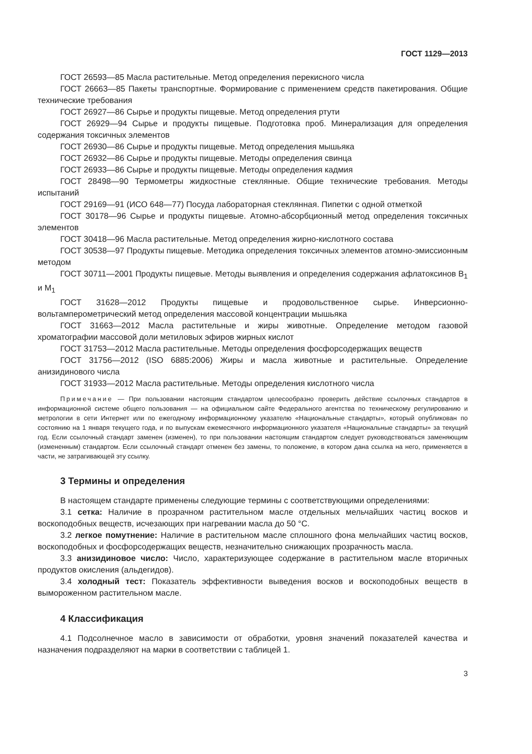ГОСТ 1129—2013
ГОСТ 26593—85 Масла растительные. Метод определения перекисного числа
ГОСТ 26663—85 Пакеты транспортные. Формирование с применением средств пакетирования. Общие технические требования
ГОСТ 26927—86 Сырье и продукты пищевые. Метод определения ртути
ГОСТ 26929—94 Сырье и продукты пищевые. Подготовка проб. Минерализация для определения содержания токсичных элементов
ГОСТ 26930—86 Сырье и продукты пищевые. Метод определения мышьяка
ГОСТ 26932—86 Сырье и продукты пищевые. Методы определения свинца
ГОСТ 26933—86 Сырье и продукты пищевые. Методы определения кадмия
ГОСТ 28498—90 Термометры жидкостные стеклянные. Общие технические требования. Методы испытаний
ГОСТ 29169—91 (ИСО 648—77) Посуда лабораторная стеклянная. Пипетки с одной отметкой
ГОСТ 30178—96 Сырье и продукты пищевые. Атомно-абсорбционный метод определения токсичных элементов
ГОСТ 30418—96 Масла растительные. Метод определения жирно-кислотного состава
ГОСТ 30538—97 Продукты пищевые. Методика определения токсичных элементов атомно-эмиссионным методом
ГОСТ 30711—2001 Продукты пищевые. Методы выявления и определения содержания афлатоксинов B<sub>1</sub> и M<sub>1</sub>
ГОСТ 31628—2012 Продукты пищевые и продовольственное сырье. Инверсионно-вольтамперометрический метод определения массовой концентрации мышьяка
ГОСТ 31663—2012 Масла растительные и жиры животные. Определение методом газовой хроматографии массовой доли метиловых эфиров жирных кислот
ГОСТ 31753—2012 Масла растительные. Методы определения фосфорсодержащих веществ
ГОСТ 31756—2012 (ISO 6885:2006) Жиры и масла животные и растительные. Определение анизидинового числа
ГОСТ 31933—2012 Масла растительные. Методы определения кислотного числа
Примечание — При пользовании настоящим стандартом целесообразно проверить действие ссылочных стандартов в информационной системе общего пользования — на официальном сайте Федерального агентства по техническому регулированию и метрологии в сети Интернет или по ежегодному информационному указателю «Национальные стандарты», который опубликован по состоянию на 1 января текущего года, и по выпускам ежемесячного информационного указателя «Национальные стандарты» за текущий год. Если ссылочный стандарт заменен (изменен), то при пользовании настоящим стандартом следует руководствоваться заменяющим (измененным) стандартом. Если ссылочный стандарт отменен без замены, то положение, в котором дана ссылка на него, применяется в части, не затрагивающей эту ссылку.
3 Термины и определения
В настоящем стандарте применены следующие термины с соответствующими определениями:
3.1 сетка: Наличие в прозрачном растительном масле отдельных мельчайших частиц восков и воскоподобных веществ, исчезающих при нагревании масла до 50 °С.
3.2 легкое помутнение: Наличие в растительном масле сплошного фона мельчайших частиц восков, воскоподобных и фосфорсодержащих веществ, незначительно снижающих прозрачность масла.
3.3 анизидиновое число: Число, характеризующее содержание в растительном масле вторичных продуктов окисления (альдегидов).
3.4 холодный тест: Показатель эффективности выведения восков и воскоподобных веществ в вымороженном растительном масле.
4 Классификация
4.1 Подсолнечное масло в зависимости от обработки, уровня значений показателей качества и назначения подразделяют на марки в соответствии с таблицей 1.
3